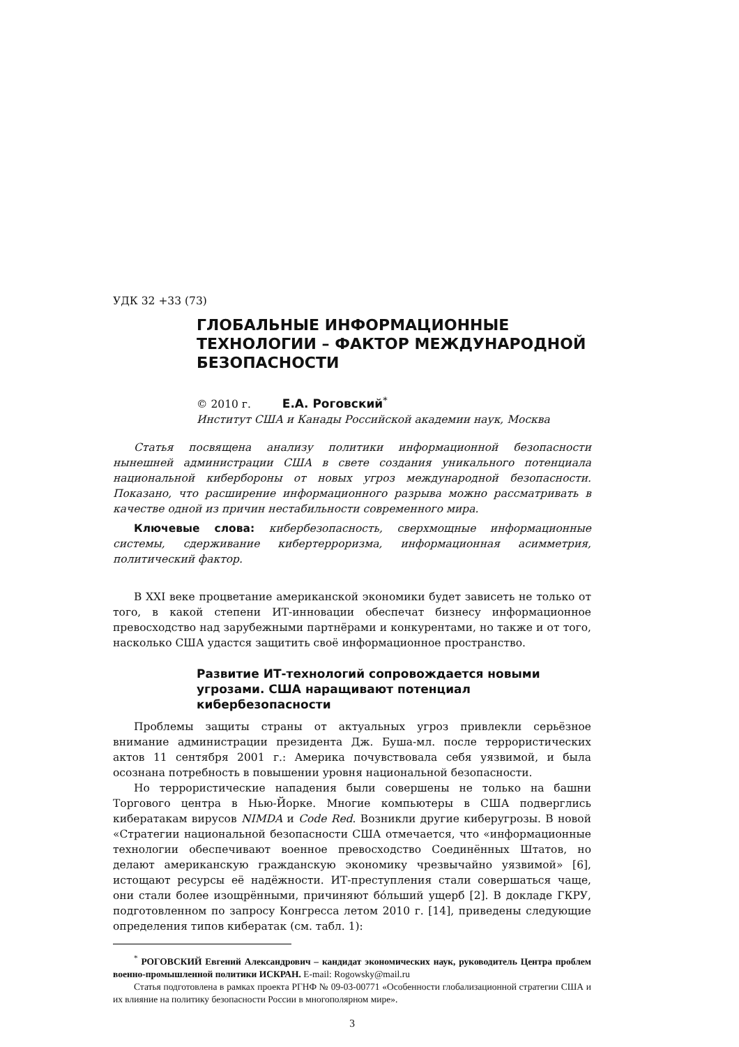УДК 32 +33 (73)
ГЛОБАЛЬНЫЕ ИНФОРМАЦИОННЫЕ ТЕХНОЛОГИИ – ФАКТОР МЕЖДУНАРОДНОЙ БЕЗОПАСНОСТИ
© 2010 г. Е.А. Роговский<sup>*</sup>
Институт США и Канады Российской академии наук, Москва
Статья посвящена анализу политики информационной безопасности нынешней администрации США в свете создания уникального потенциала национальной кибербороны от новых угроз международной безопасности. Показано, что расширение информационного разрыва можно рассматривать в качестве одной из причин нестабильности современного мира.
Ключевые слова: кибербезопасность, сверхмощные информационные системы, сдерживание кибертерроризма, информационная асимметрия, политический фактор.
В XXI веке процветание американской экономики будет зависеть не только от того, в какой степени ИТ-инновации обеспечат бизнесу информационное превосходство над зарубежными партнёрами и конкурентами, но также и от того, насколько США удастся защитить своё информационное пространство.
Развитие ИТ-технологий сопровождается новыми угрозами. США наращивают потенциал кибербезопасности
Проблемы защиты страны от актуальных угроз привлекли серьёзное внимание администрации президента Дж. Буша-мл. после террористических актов 11 сентября 2001 г.: Америка почувствовала себя уязвимой, и была осознана потребность в повышении уровня национальной безопасности.
Но террористические нападения были совершены не только на башни Торгового центра в Нью-Йорке. Многие компьютеры в США подверглись кибератакам вирусов NIMDA и Code Red. Возникли другие киберугрозы. В новой «Стратегии национальной безопасности США отмечается, что «информационные технологии обеспечивают военное превосходство Соединённых Штатов, но делают американскую гражданскую экономику чрезвычайно уязвимой» [6], истощают ресурсы её надёжности. ИТ-преступления стали совершаться чаще, они стали более изощрёнными, причиняют бóльший ущерб [2]. В докладе ГКРУ, подготовленном по запросу Конгресса летом 2010 г. [14], приведены следующие определения типов кибератак (см. табл. 1):
<sup>*</sup> РОГОВСКИЙ Евгений Александрович – кандидат экономических наук, руководитель Центра проблем военно-промышленной политики ИСКРАН. E-mail: Rogowsky@mail.ru
Статья подготовлена в рамках проекта РГНФ № 09-03-00771 «Особенности глобализационной стратегии США и их влияние на политику безопасности России в многополярном мире».
3